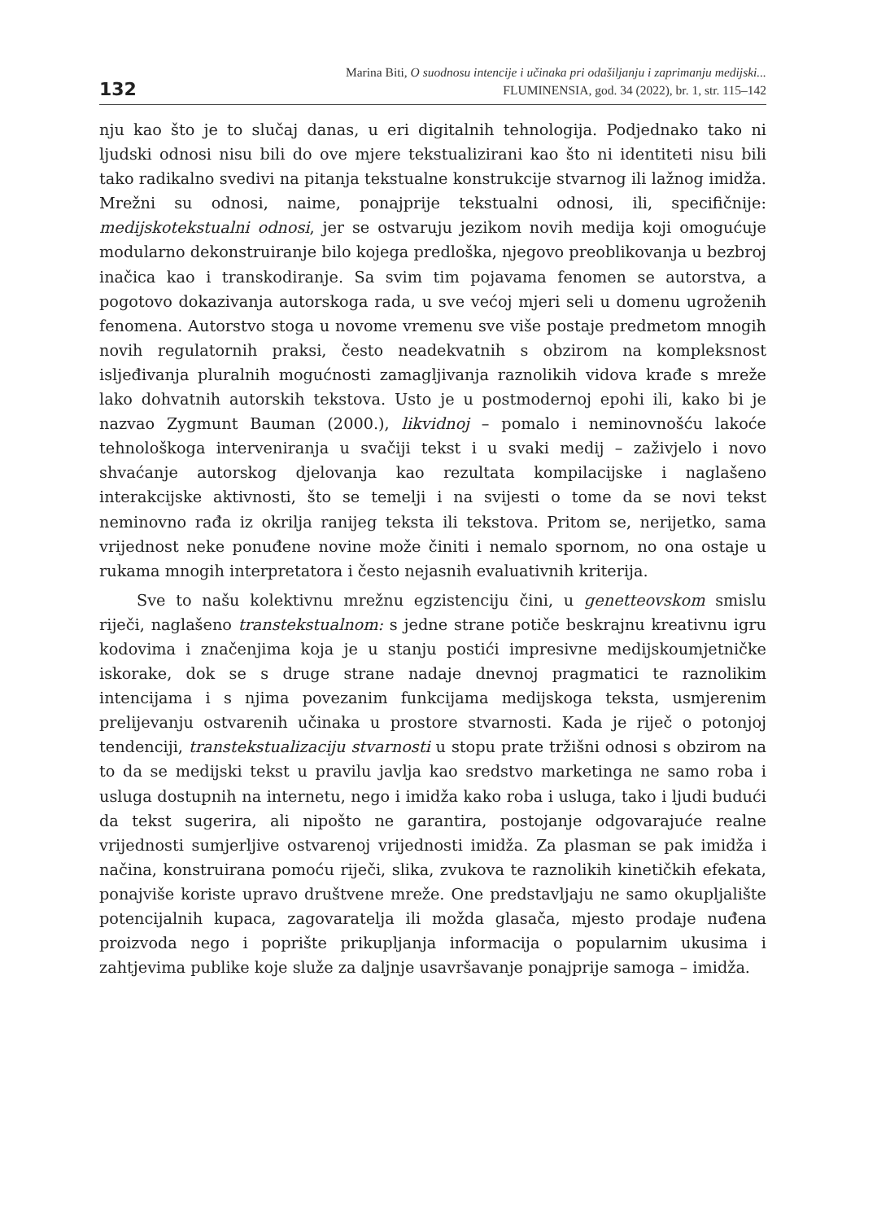132
Marina Biti, O suodnosu intencije i učinaka pri odašiljanju i zaprimanju medijski...
FLUMINENSIA, god. 34 (2022), br. 1, str. 115–142
nju kao što je to slučaj danas, u eri digitalnih tehnologija. Podjednako tako ni ljudski odnosi nisu bili do ove mjere tekstualizirani kao što ni identiteti nisu bili tako radikalno svedivi na pitanja tekstualne konstrukcije stvarnog ili lažnog imidža. Mrežni su odnosi, naime, ponajprije tekstualni odnosi, ili, specifičnije: medijskotekstualni odnosi, jer se ostvaruju jezikom novih medija koji omogućuje modularno dekonstruiranje bilo kojega predloška, njegovo preoblikovanja u bezbroj inačica kao i transkodiranje. Sa svim tim pojavama fenomen se autorstva, a pogotovo dokazivanja autorskoga rada, u sve većoj mjeri seli u domenu ugroženih fenomena. Autorstvo stoga u novome vremenu sve više postaje predmetom mnogih novih regulatornih praksi, često neadekvatnih s obzirom na kompleksnost isljeđivanja pluralnih mogućnosti zamagljivanja raznolikih vidova krađe s mreže lako dohvatnih autorskih tekstova. Usto je u postmodernoj epohi ili, kako bi je nazvao Zygmunt Bauman (2000.), likvidnoj – pomalo i neminovnošću lakoće tehnološkoga interveniranja u svačiji tekst i u svaki medij – zaživjelo i novo shvaćanje autorskog djelovanja kao rezultata kompilacijske i naglašeno interakcijske aktivnosti, što se temelji i na svijesti o tome da se novi tekst neminovno rađa iz okrilja ranijeg teksta ili tekstova. Pritom se, nerijetko, sama vrijednost neke ponuđene novine može činiti i nemalo spornom, no ona ostaje u rukama mnogih interpretatora i često nejasnih evaluativnih kriterija.
Sve to našu kolektivnu mrežnu egzistenciju čini, u genetteovskom smislu riječi, naglašeno transtekstualnom: s jedne strane potiče beskrajnu kreativnu igru kodovima i značenjima koja je u stanju postići impresivne medijskoumjetničke iskorake, dok se s druge strane nadaje dnevnoj pragmatici te raznolikim intencijama i s njima povezanim funkcijama medijskoga teksta, usmjerenim prelijevanju ostvarenih učinaka u prostore stvarnosti. Kada je riječ o potonjoj tendenciji, transtekstualizaciju stvarnosti u stopu prate tržišni odnosi s obzirom na to da se medijski tekst u pravilu javlja kao sredstvo marketinga ne samo roba i usluga dostupnih na internetu, nego i imidža kako roba i usluga, tako i ljudi budući da tekst sugerira, ali nipošto ne garantira, postojanje odgovarajuće realne vrijednosti sumjerljive ostvarenoj vrijednosti imidža. Za plasman se pak imidža i načina, konstruirana pomoću riječi, slika, zvukova te raznolikih kinetičkih efekata, ponajviše koriste upravo društvene mreže. One predstavljaju ne samo okupljalište potencijalnih kupaca, zagovaratelja ili možda glasača, mjesto prodaje nuđena proizvoda nego i poprište prikupljanja informacija o popularnim ukusima i zahtjevima publike koje služe za daljnje usavršavanje ponajprije samoga – imidža.